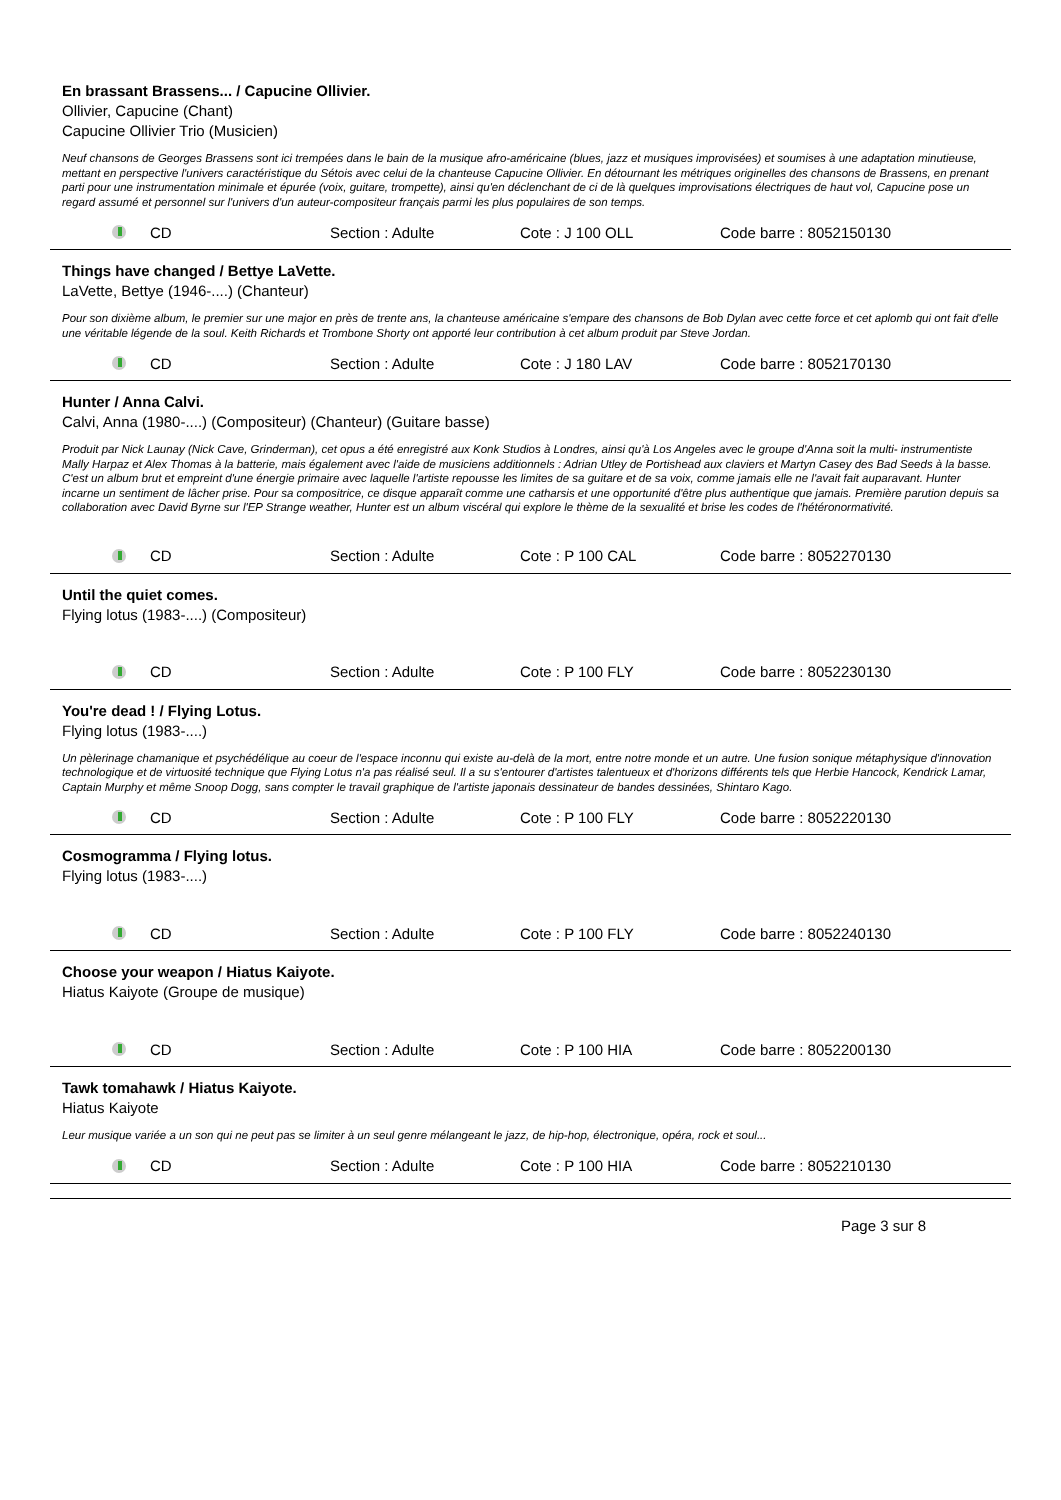En brassant Brassens... / Capucine Ollivier.
Ollivier, Capucine (Chant)
Capucine Ollivier Trio (Musicien)
Neuf chansons de Georges Brassens sont ici trempées dans le bain de la musique afro-américaine (blues, jazz et musiques improvisées) et soumises à une adaptation minutieuse, mettant en perspective l'univers caractéristique du Sétois avec celui de la chanteuse Capucine Ollivier. En détournant les métriques originelles des chansons de Brassens, en prenant parti pour une instrumentation minimale et épurée (voix, guitare, trompette), ainsi qu'en déclenchant de ci de là quelques improvisations électriques de haut vol, Capucine pose un regard assumé et personnel sur l'univers d'un auteur-compositeur français parmi les plus populaires de son temps.
CD Section : Adulte Cote : J 100 OLL Code barre : 8052150130
Things have changed / Bettye LaVette.
LaVette, Bettye (1946-....) (Chanteur)
Pour son dixième album, le premier sur une major en près de trente ans, la chanteuse américaine s'empare des chansons de Bob Dylan avec cette force et cet aplomb qui ont fait d'elle une véritable légende de la soul. Keith Richards et Trombone Shorty ont apporté leur contribution à cet album produit par Steve Jordan.
CD Section : Adulte Cote : J 180 LAV Code barre : 8052170130
Hunter / Anna Calvi.
Calvi, Anna (1980-....) (Compositeur) (Chanteur) (Guitare basse)
Produit par Nick Launay (Nick Cave, Grinderman), cet opus a été enregistré aux Konk Studios à Londres, ainsi qu'à Los Angeles avec le groupe d'Anna soit la multi- instrumentiste Mally Harpaz et Alex Thomas à la batterie, mais également avec l'aide de musiciens additionnels : Adrian Utley de Portishead aux claviers et Martyn Casey des Bad Seeds à la basse. C'est un album brut et empreint d'une énergie primaire avec laquelle l'artiste repousse les limites de sa guitare et de sa voix, comme jamais elle ne l'avait fait auparavant. Hunter incarne un sentiment de lâcher prise. Pour sa compositrice, ce disque apparaît comme une catharsis et une opportunité d'être plus authentique que jamais. Première parution depuis sa collaboration avec David Byrne sur l'EP Strange weather, Hunter est un album viscéral qui explore le thème de la sexualité et brise les codes de l'hétéronormativité.
CD Section : Adulte Cote : P 100 CAL Code barre : 8052270130
Until the quiet comes.
Flying lotus (1983-....) (Compositeur)
CD Section : Adulte Cote : P 100 FLY Code barre : 8052230130
You're dead ! / Flying Lotus.
Flying lotus (1983-....)
Un pèlerinage chamanique et psychédélique au coeur de l'espace inconnu qui existe au-delà de la mort, entre notre monde et un autre. Une fusion sonique métaphysique d'innovation technologique et de virtuosité technique que Flying Lotus n'a pas réalisé seul. Il a su s'entourer d'artistes talentueux et d'horizons différents tels que Herbie Hancock, Kendrick Lamar, Captain Murphy et même Snoop Dogg, sans compter le travail graphique de l'artiste japonais dessinateur de bandes dessinées, Shintaro Kago.
CD Section : Adulte Cote : P 100 FLY Code barre : 8052220130
Cosmogramma / Flying lotus.
Flying lotus (1983-....)
CD Section : Adulte Cote : P 100 FLY Code barre : 8052240130
Choose your weapon / Hiatus Kaiyote.
Hiatus Kaiyote (Groupe de musique)
CD Section : Adulte Cote : P 100 HIA Code barre : 8052200130
Tawk tomahawk / Hiatus Kaiyote.
Hiatus Kaiyote
Leur musique variée a un son qui ne peut pas se limiter à un seul genre mélangeant le jazz, de hip-hop, électronique, opéra, rock et soul...
CD Section : Adulte Cote : P 100 HIA Code barre : 8052210130
Page 3 sur 8